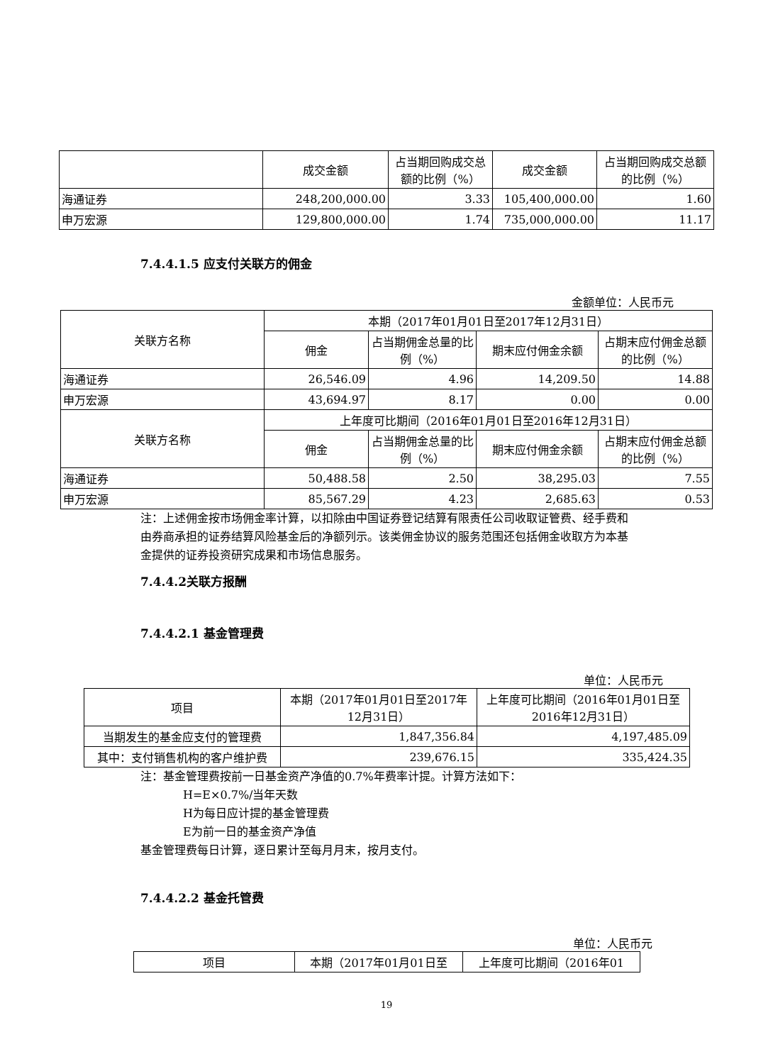| | 成交金额 | 占当期回购成交总额的比例（%） | 成交金额 | 占当期回购成交总额的比例（%） |
| --- | --- | --- | --- | --- |
| 海通证券 | 248,200,000.00 | 3.33 | 105,400,000.00 | 1.60 |
| 申万宏源 | 129,800,000.00 | 1.74 | 735,000,000.00 | 11.17 |
7.4.4.1.5 应支付关联方的佣金
金额单位：人民币元
| 关联方名称 | 本期（2017年01月01日至2017年12月31日） | | | |
| --- | --- | --- | --- | --- |
| | 佣金 | 占当期佣金总量的比例（%） | 期末应付佣金余额 | 占期末应付佣金总额的比例（%） |
| 海通证券 | 26,546.09 | 4.96 | 14,209.50 | 14.88 |
| 申万宏源 | 43,694.97 | 8.17 | 0.00 | 0.00 |
| 关联方名称 | 上年度可比期间（2016年01月01日至2016年12月31日） | | | |
| | 佣金 | 占当期佣金总量的比例（%） | 期末应付佣金余额 | 占期末应付佣金总额的比例（%） |
| 海通证券 | 50,488.58 | 2.50 | 38,295.03 | 7.55 |
| 申万宏源 | 85,567.29 | 4.23 | 2,685.63 | 0.53 |
注：上述佣金按市场佣金率计算，以扣除由中国证券登记结算有限责任公司收取证管费、经手费和由券商承担的证券结算风险基金后的净额列示。该类佣金协议的服务范围还包括佣金收取方为本基金提供的证券投资研究成果和市场信息服务。
7.4.4.2关联方报酬
7.4.4.2.1 基金管理费
单位：人民币元
| 项目 | 本期（2017年01月01日至2017年12月31日） | 上年度可比期间（2016年01月01日至2016年12月31日） |
| --- | --- | --- |
| 当期发生的基金应支付的管理费 | 1,847,356.84 | 4,197,485.09 |
| 其中：支付销售机构的客户维护费 | 239,676.15 | 335,424.35 |
注：基金管理费按前一日基金资产净值的0.7%年费率计提。计算方法如下：
H=E×0.7%/当年天数
H为每日应计提的基金管理费
E为前一日的基金资产净值
基金管理费每日计算，逐日累计至每月月末，按月支付。
7.4.4.2.2 基金托管费
单位：人民币元
| 项目 | 本期（2017年01月01日至 | 上年度可比期间（2016年01 |
| --- | --- | --- |
19